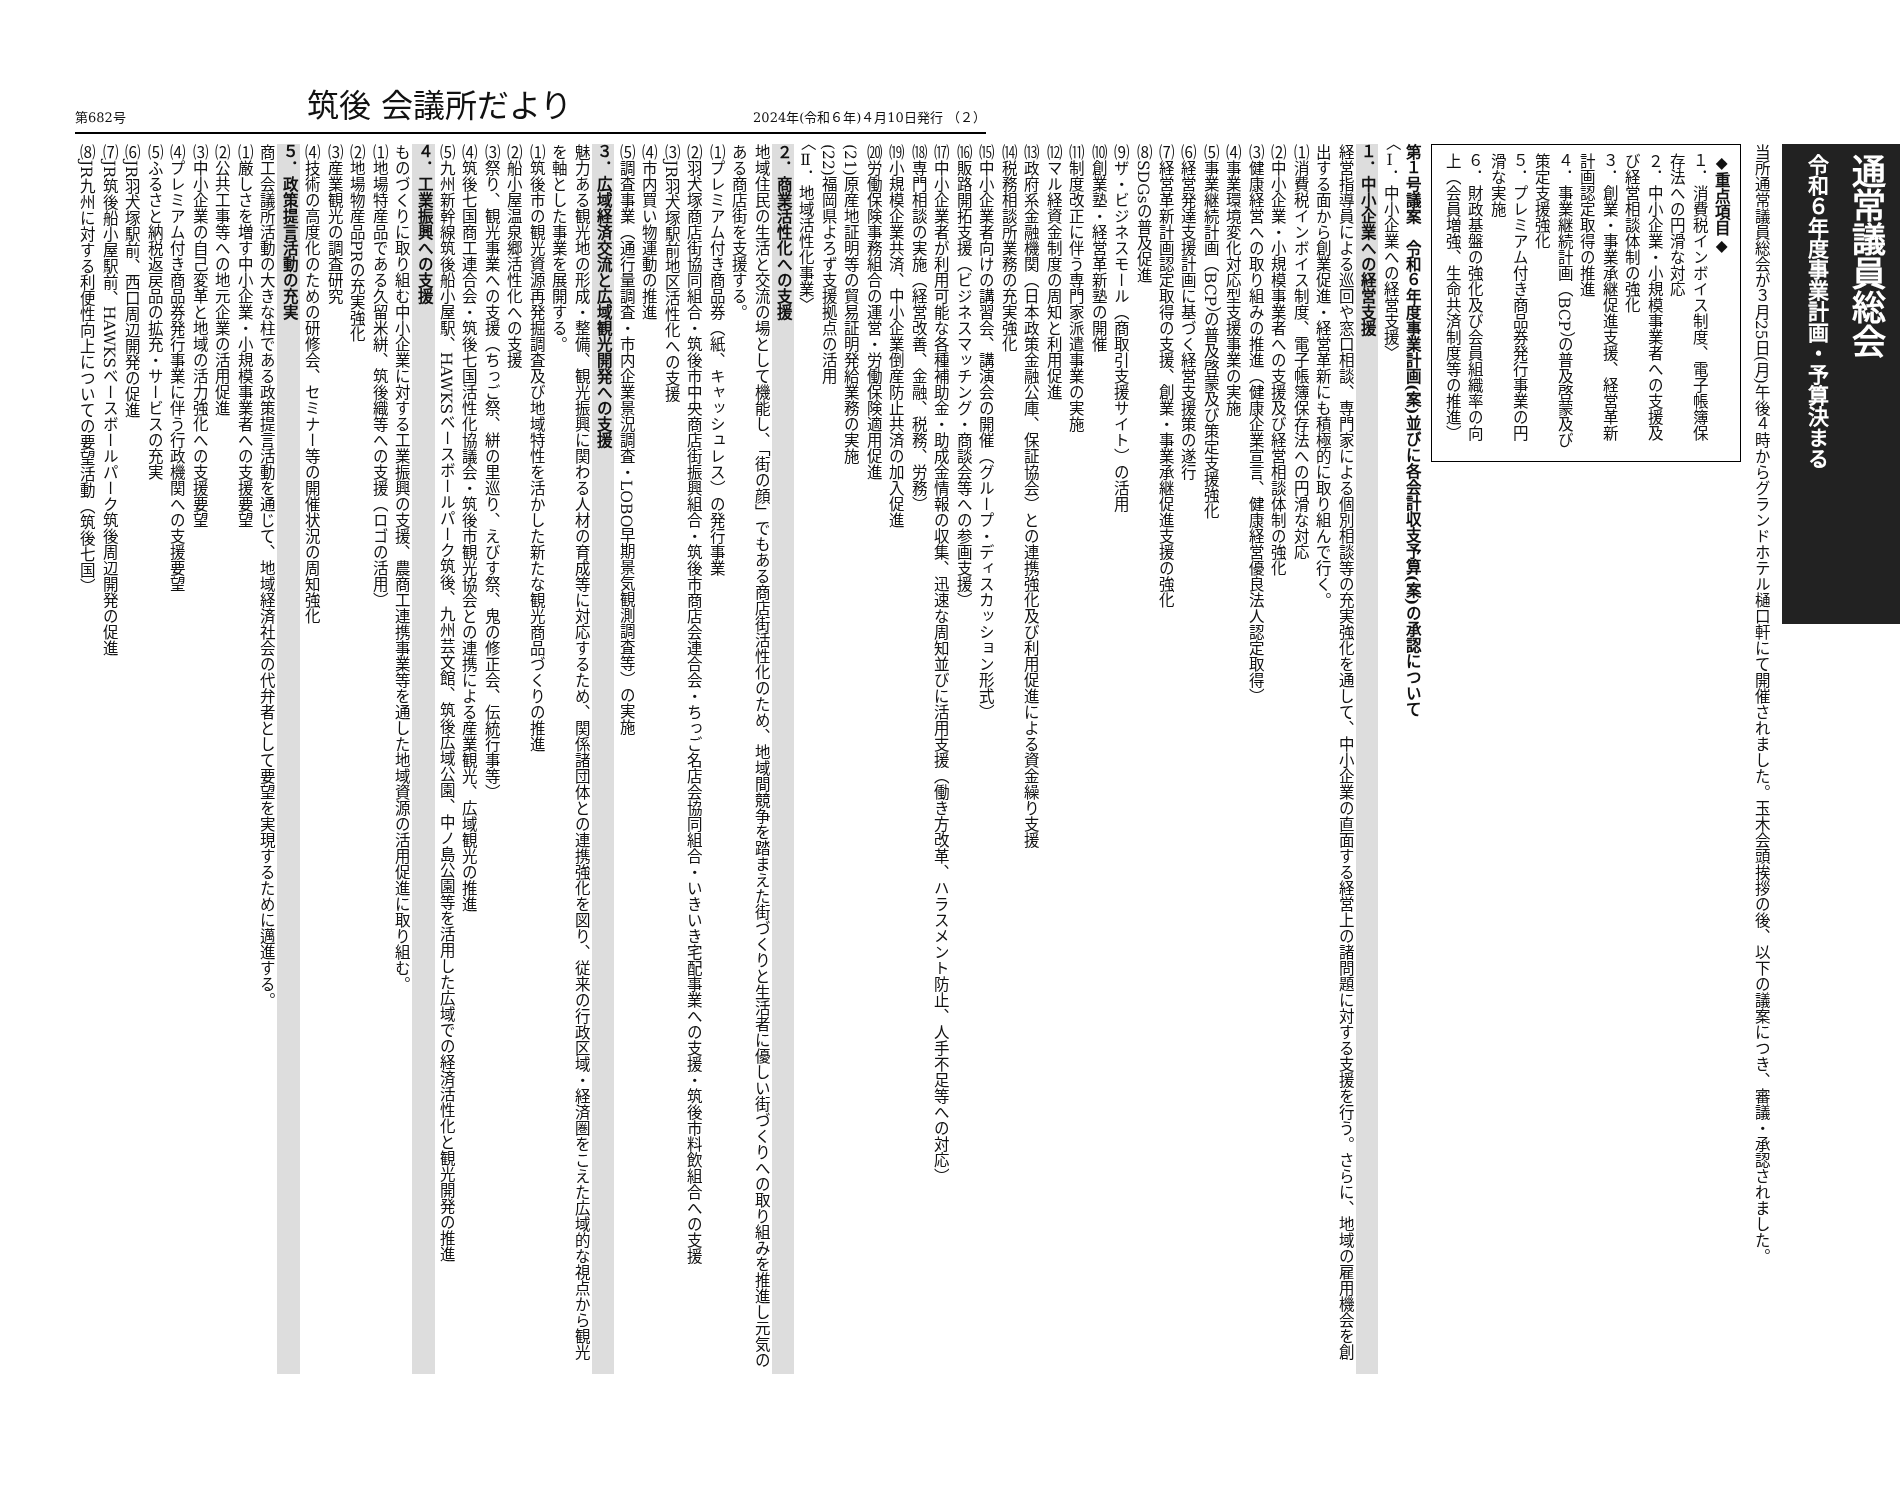第682号 筑後 会議所だより 2024年(令和６年)４月10日発行 （２）
通常議員総会
令和６年度事業計画・予算決まる
当所通常議員総会が３月25日(月)午後４時からグランドホテル樋口軒にて開催されました。玉木会頭挨拶の後、以下の議案につき、審議・承認されました。
◆重点項目◆
１．消費税インボイス制度、電子帳簿保存法への円滑な対応
２．中小企業・小規模事業者への支援及び経営相談体制の強化
３．創業・事業承継促進支援、経営革新計画認定取得の推進
４．事業継続計画（BCP）の普及啓蒙及び策定支援強化
５．プレミアム付き商品券発行事業の円滑な実施
６．財政基盤の強化及び会員組織率の向上（会員増強、生命共済制度等の推進）
第１号議案　令和６年度事業計画(案)並びに各会計収支予算(案)の承認について
〈Ⅰ．中小企業への経営支援〉
１．中小企業への経営支援
経営指導員による巡回や窓口相談、専門家による個別相談等の充実強化を通して、中小企業の直面する経営上の諸問題に対する支援を行う。さらに、地域の雇用機会を創出する面から創業促進・経営革新にも積極的に取り組んで行く。
⑴消費税インボイス制度、電子帳簿保存法への円滑な対応
⑵中小企業・小規模事業者への支援及び経営相談体制の強化
⑶健康経営への取り組みの推進（健康企業宣言、健康経営優良法人認定取得）
⑷事業環境変化対応型支援事業の実施
⑸事業継続計画（BCP）の普及啓蒙及び策定支援強化
⑹経営発達支援計画に基づく経営支援策の遂行
⑺経営革新計画認定取得の支援、創業・事業承継促進支援の強化
⑻SDGsの普及促進
⑼ザ・ビジネスモール（商取引支援サイト）の活用
⑽創業塾・経営革新塾の開催
⑾制度改正に伴う専門家派遣事業の実施
⑿マル経資金制度の周知と利用促進
⒀政府系金融機関（日本政策金融公庫、保証協会）との連携強化及び利用促進による資金繰り支援
⒁税務相談所業務の充実強化
⒂中小企業者向けの講習会、講演会の開催（グループ・ディスカッション形式）
⒃販路開拓支援（ビジネスマッチング・商談会等への参画支援）
⒄中小企業者が利用可能な各種補助金・助成金情報の収集、迅速な周知並びに活用支援（働き方改革、ハラスメント防止、人手不足等への対応）
⒅専門相談の実施（経営改善、金融、税務、労務）
⒆小規模企業共済、中小企業倒産防止共済の加入促進
⒇労働保険事務組合の運営・労働保険適用促進
(21)原産地証明等の貿易証明発給業務の実施
(22)福岡県よろず支援拠点の活用
〈Ⅱ．地域活性化事業〉
２．商業活性化への支援
地域住民の生活と交流の場として機能し、「街の顔」でもある商店街活性化のため、地域間競争を踏まえた街づくりと生活者に優しい街づくりへの取り組みを推進し元気のある商店街を支援する。
⑴プレミアム付き商品券（紙、キャッシュレス）の発行事業
⑵羽犬塚商店街協同組合・筑後市中央商店街振興組合・筑後市商店会連合会・ちっご名店会協同組合・いきいき宅配事業への支援・筑後市料飲組合への支援
⑶JR羽犬塚駅前地区活性化への支援
⑷市内買い物運動の推進
⑸調査事業（通行量調査・市内企業景況調査・LOBO早期景気観測調査等）の実施
３．広域経済交流と広域観光開発への支援
魅力ある観光地の形成・整備、観光振興に関わる人材の育成等に対応するため、関係諸団体との連携強化を図り、従来の行政区域・経済圏をこえた広域的な視点から観光を軸とした事業を展開する。
⑴筑後市の観光資源再発掘調査及び地域特性を活かした新たな観光商品づくりの推進
⑵船小屋温泉郷活性化への支援
⑶祭り、観光事業への支援（ちっご祭、絣の里巡り、えびす祭、鬼の修正会、伝統行事等）
⑷筑後七国商工連合会・筑後七国活性化協議会・筑後市観光協会との連携による産業観光、広域観光の推進
⑸九州新幹線筑後船小屋駅、HAWKSベースボールパーク筑後、九州芸文館、筑後広域公園、中ノ島公園等を活用した広域での経済活性化と観光開発の推進
４．工業振興への支援
ものづくりに取り組む中小企業に対する工業振興の支援、農商工連携事業等を通した地域資源の活用促進に取り組む。
⑴地場特産品である久留米絣、筑後織等への支援（ロゴの活用）
⑵地場物産品PRの充実強化
⑶産業観光の調査研究
⑷技術の高度化のための研修会、セミナー等の開催状況の周知強化
５．政策提言活動の充実
商工会議所活動の大きな柱である政策提言活動を通じて、地域経済社会の代弁者として要望を実現するために邁進する。
⑴厳しさを増す中小企業・小規模事業者への支援要望
⑵公共工事等への地元企業の活用促進
⑶中小企業の自己変革と地域の活力強化への支援要望
⑷プレミアム付き商品券発行事業に伴う行政機関への支援要望
⑸ふるさと納税返戻品の拡充・サービスの充実
⑹JR羽犬塚駅前、西口周辺開発の促進
⑺JR筑後船小屋駅前、HAWKSベースボールパーク筑後周辺開発の促進
⑻JR九州に対する利便性向上についての要望活動（筑後七国）